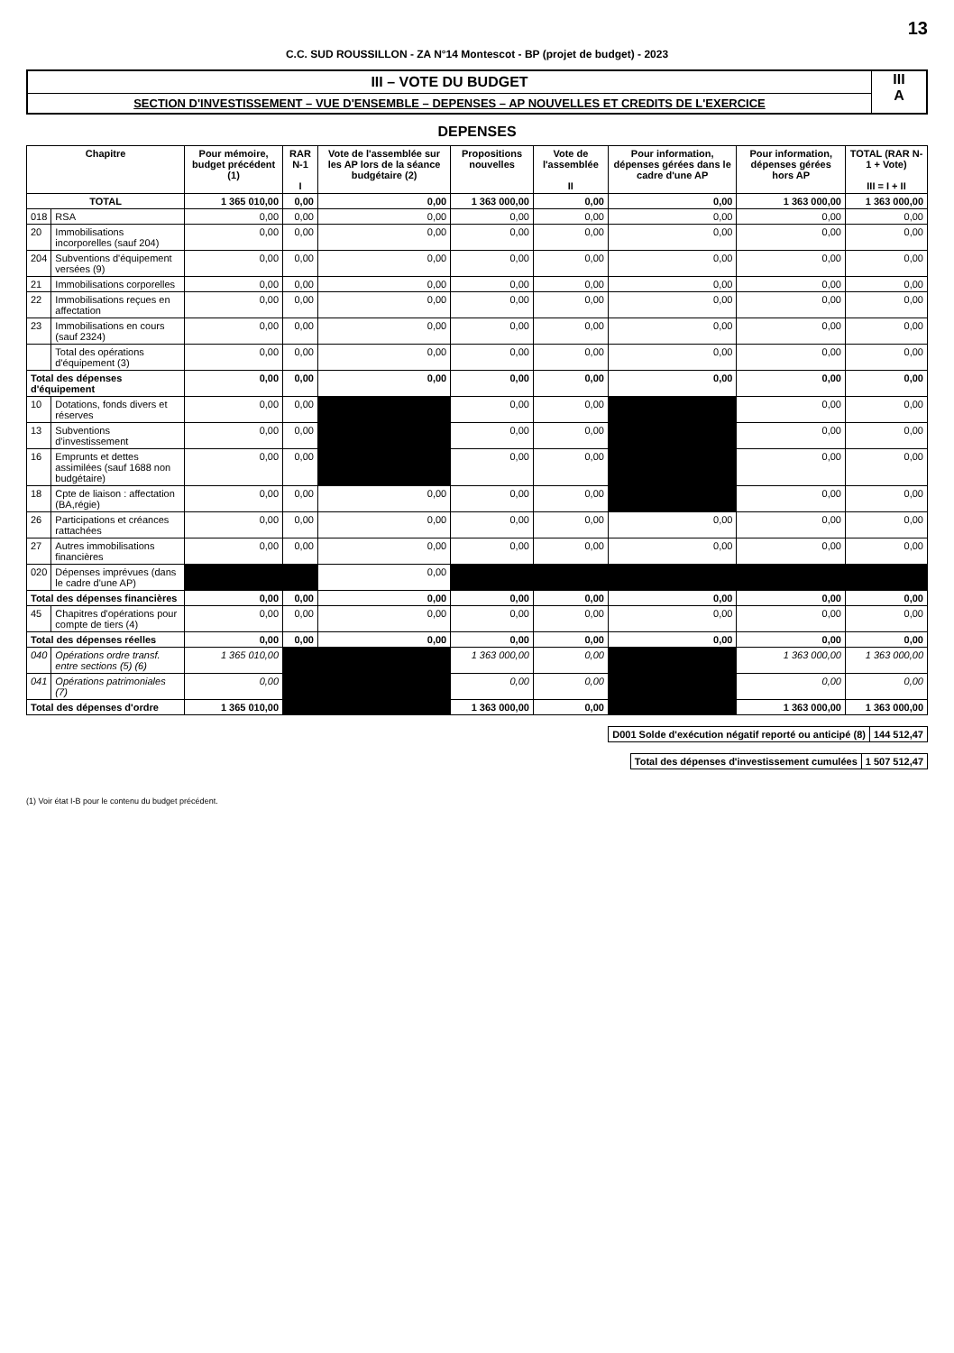13
C.C. SUD ROUSSILLON - ZA N°14 Montescot - BP (projet de budget) - 2023
III – VOTE DU BUDGET
SECTION D'INVESTISSEMENT – VUE D'ENSEMBLE – DEPENSES – AP NOUVELLES ET CREDITS DE L'EXERCICE
III
A
DEPENSES
| Chapitre | | Pour mémoire, budget précédent (1) | RAR N-1 I | Vote de l'assemblée sur les AP lors de la séance budgétaire (2) | Propositions nouvelles | Vote de l'assemblée II | Pour information, dépenses gérées dans le cadre d'une AP | Pour information, dépenses gérées hors AP | TOTAL (RAR N-1 + Vote) III = I + II |
| --- | --- | --- | --- | --- | --- | --- | --- | --- | --- |
| TOTAL | | 1 365 010,00 | 0,00 | 0,00 | 1 363 000,00 | 0,00 | 0,00 | 1 363 000,00 | 1 363 000,00 |
| 018 | RSA | 0,00 | 0,00 | 0,00 | 0,00 | 0,00 | 0,00 | 0,00 | 0,00 |
| 20 | Immobilisations incorporelles (sauf 204) | 0,00 | 0,00 | 0,00 | 0,00 | 0,00 | 0,00 | 0,00 | 0,00 |
| 204 | Subventions d'équipement versées (9) | 0,00 | 0,00 | 0,00 | 0,00 | 0,00 | 0,00 | 0,00 | 0,00 |
| 21 | Immobilisations corporelles | 0,00 | 0,00 | 0,00 | 0,00 | 0,00 | 0,00 | 0,00 | 0,00 |
| 22 | Immobilisations reçues en affectation | 0,00 | 0,00 | 0,00 | 0,00 | 0,00 | 0,00 | 0,00 | 0,00 |
| 23 | Immobilisations en cours (sauf 2324) | 0,00 | 0,00 | 0,00 | 0,00 | 0,00 | 0,00 | 0,00 | 0,00 |
| | Total des opérations d'équipement (3) | 0,00 | 0,00 | 0,00 | 0,00 | 0,00 | 0,00 | 0,00 | 0,00 |
| Total des dépenses d'équipement | | 0,00 | 0,00 | 0,00 | 0,00 | 0,00 | 0,00 | 0,00 | 0,00 |
| 10 | Dotations, fonds divers et réserves | 0,00 | 0,00 | | 0,00 | 0,00 | | 0,00 | 0,00 |
| 13 | Subventions d'investissement | 0,00 | 0,00 | | 0,00 | 0,00 | | 0,00 | 0,00 |
| 16 | Emprunts et dettes assimilées (sauf 1688 non budgétaire) | 0,00 | 0,00 | | 0,00 | 0,00 | | 0,00 | 0,00 |
| 18 | Cpte de liaison : affectation (BA,régie) | 0,00 | 0,00 | 0,00 | 0,00 | 0,00 | | 0,00 | 0,00 |
| 26 | Participations et créances rattachées | 0,00 | 0,00 | 0,00 | 0,00 | 0,00 | 0,00 | 0,00 | 0,00 |
| 27 | Autres immobilisations financières | 0,00 | 0,00 | 0,00 | 0,00 | 0,00 | 0,00 | 0,00 | 0,00 |
| 020 | Dépenses imprévues (dans le cadre d'une AP) | | | 0,00 | | | | | |
| Total des dépenses financières | | 0,00 | 0,00 | 0,00 | 0,00 | 0,00 | 0,00 | 0,00 | 0,00 |
| 45 | Chapitres d'opérations pour compte de tiers (4) | 0,00 | 0,00 | 0,00 | 0,00 | 0,00 | 0,00 | 0,00 | 0,00 |
| Total des dépenses réelles | | 0,00 | 0,00 | 0,00 | 0,00 | 0,00 | 0,00 | 0,00 | 0,00 |
| 040 | Opérations ordre transf. entre sections (5) (6) | 1 365 010,00 | | | 1 363 000,00 | 0,00 | | 1 363 000,00 | 1 363 000,00 |
| 041 | Opérations patrimoniales (7) | 0,00 | | | 0,00 | 0,00 | | 0,00 | 0,00 |
| Total des dépenses d'ordre | | 1 365 010,00 | | | 1 363 000,00 | 0,00 | | 1 363 000,00 | 1 363 000,00 |
| D001 Solde d'exécution négatif reporté ou anticipé (8) | 144 512,47 |
| Total des dépenses d'investissement cumulées | 1 507 512,47 |
(1) Voir état I-B pour le contenu du budget précédent.